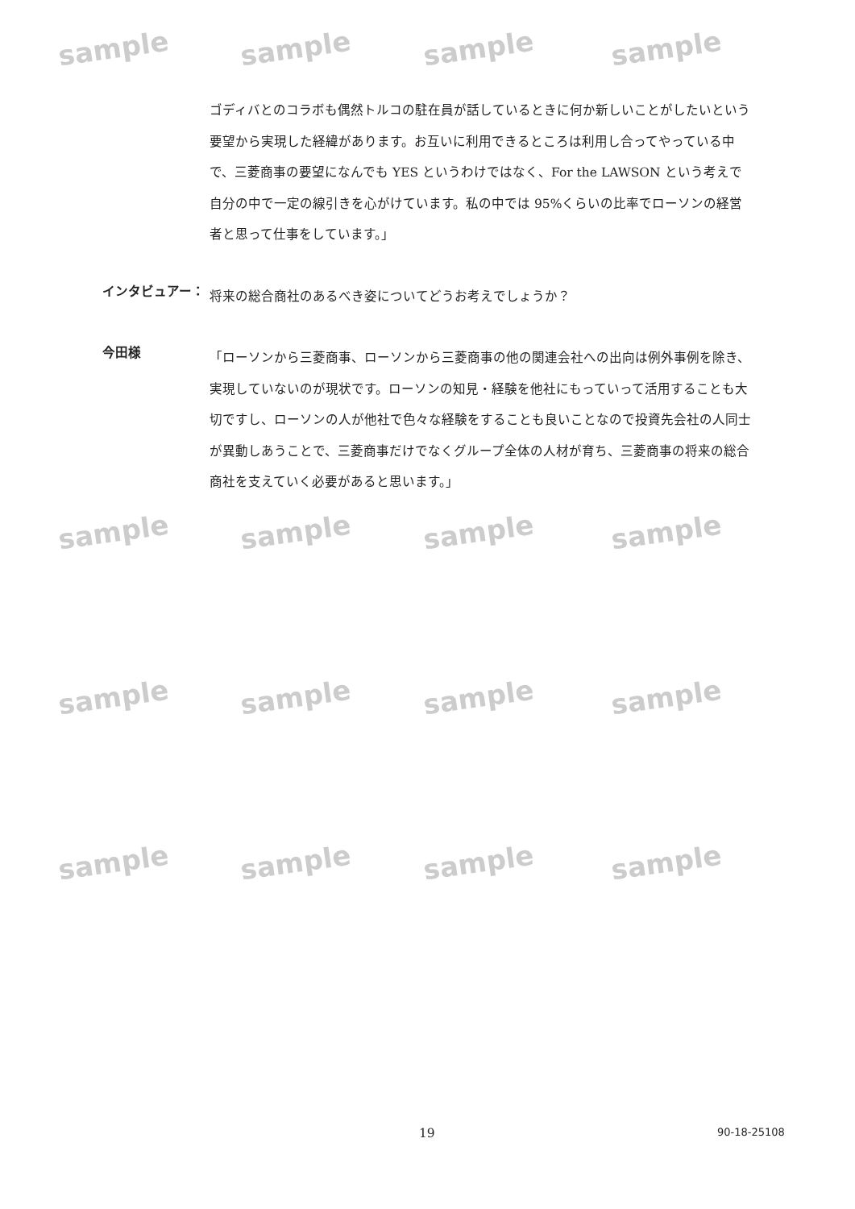sample sample sample sample
sample sample sample sample
sample sample sample sample
sample sample sample sample
ゴディバとのコラボも偶然トルコの駐在員が話しているときに何か新しいことがしたいという要望から実現した経緯があります。お互いに利用できるところは利用し合ってやっている中で、三菱商事の要望になんでも YES というわけではなく、For the LAWSON という考えで自分の中で一定の線引きを心がけています。私の中では 95%くらいの比率でローソンの経営者と思って仕事をしています。」
インタビュアー：
将来の総合商社のあるべき姿についてどうお考えでしょうか？
今田様
「ローソンから三菱商事、ローソンから三菱商事の他の関連会社への出向は例外事例を除き、実現していないのが現状です。ローソンの知見・経験を他社にもっていって活用することも大切ですし、ローソンの人が他社で色々な経験をすることも良いことなので投資先会社の人同士が異動しあうことで、三菱商事だけでなくグループ全体の人材が育ち、三菱商事の将来の総合商社を支えていく必要があると思います。」
19 90-18-25108